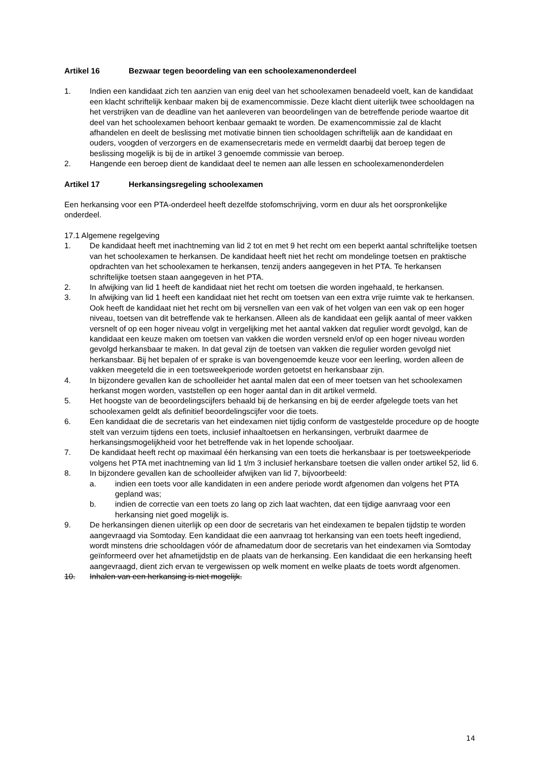Artikel 16 Bezwaar tegen beoordeling van een schoolexamenonderdeel
1. Indien een kandidaat zich ten aanzien van enig deel van het schoolexamen benadeeld voelt, kan de kandidaat een klacht schriftelijk kenbaar maken bij de examencommissie. Deze klacht dient uiterlijk twee schooldagen na het verstrijken van de deadline van het aanleveren van beoordelingen van de betreffende periode waartoe dit deel van het schoolexamen behoort kenbaar gemaakt te worden. De examencommissie zal de klacht afhandelen en deelt de beslissing met motivatie binnen tien schooldagen schriftelijk aan de kandidaat en ouders, voogden of verzorgers en de examensecretaris mede en vermeldt daarbij dat beroep tegen de beslissing mogelijk is bij de in artikel 3 genoemde commissie van beroep.
2. Hangende een beroep dient de kandidaat deel te nemen aan alle lessen en schoolexamenonderdelen
Artikel 17 Herkansingsregeling schoolexamen
Een herkansing voor een PTA-onderdeel heeft dezelfde stofomschrijving, vorm en duur als het oorspronkelijke onderdeel.
17.1 Algemene regelgeving
1. De kandidaat heeft met inachtneming van lid 2 tot en met 9 het recht om een beperkt aantal schriftelijke toetsen van het schoolexamen te herkansen. De kandidaat heeft niet het recht om mondelinge toetsen en praktische opdrachten van het schoolexamen te herkansen, tenzij anders aangegeven in het PTA. Te herkansen schriftelijke toetsen staan aangegeven in het PTA.
2. In afwijking van lid 1 heeft de kandidaat niet het recht om toetsen die worden ingehaald, te herkansen.
3. In afwijking van lid 1 heeft een kandidaat niet het recht om toetsen van een extra vrije ruimte vak te herkansen. Ook heeft de kandidaat niet het recht om bij versnellen van een vak of het volgen van een vak op een hoger niveau, toetsen van dit betreffende vak te herkansen. Alleen als de kandidaat een gelijk aantal of meer vakken versnelt of op een hoger niveau volgt in vergelijking met het aantal vakken dat regulier wordt gevolgd, kan de kandidaat een keuze maken om toetsen van vakken die worden versneld en/of op een hoger niveau worden gevolgd herkansbaar te maken. In dat geval zijn de toetsen van vakken die regulier worden gevolgd niet herkansbaar. Bij het bepalen of er sprake is van bovengenoemde keuze voor een leerling, worden alleen de vakken meegeteld die in een toetsweekperiode worden getoetst en herkansbaar zijn.
4. In bijzondere gevallen kan de schoolleider het aantal malen dat een of meer toetsen van het schoolexamen herkanst mogen worden, vaststellen op een hoger aantal dan in dit artikel vermeld.
5. Het hoogste van de beoordelingscijfers behaald bij de herkansing en bij de eerder afgelegde toets van het schoolexamen geldt als definitief beoordelingscijfer voor die toets.
6. Een kandidaat die de secretaris van het eindexamen niet tijdig conform de vastgestelde procedure op de hoogte stelt van verzuim tijdens een toets, inclusief inhaaltoetsen en herkansingen, verbruikt daarmee de herkansingsmogelijkheid voor het betreffende vak in het lopende schooljaar.
7. De kandidaat heeft recht op maximaal één herkansing van een toets die herkansbaar is per toetsweekperiode volgens het PTA met inachtneming van lid 1 t/m 3 inclusief herkansbare toetsen die vallen onder artikel 52, lid 6.
8. In bijzondere gevallen kan de schoolleider afwijken van lid 7, bijvoorbeeld:
a. indien een toets voor alle kandidaten in een andere periode wordt afgenomen dan volgens het PTA gepland was;
b. indien de correctie van een toets zo lang op zich laat wachten, dat een tijdige aanvraag voor een herkansing niet goed mogelijk is.
9. De herkansingen dienen uiterlijk op een door de secretaris van het eindexamen te bepalen tijdstip te worden aangevraagd via Somtoday. Een kandidaat die een aanvraag tot herkansing van een toets heeft ingediend, wordt minstens drie schooldagen vóór de afnamedatum door de secretaris van het eindexamen via Somtoday geïnformeerd over het afnametijdstip en de plaats van de herkansing. Een kandidaat die een herkansing heeft aangevraagd, dient zich ervan te vergewissen op welk moment en welke plaats de toets wordt afgenomen.
10. Inhalen van een herkansing is niet mogelijk.
14